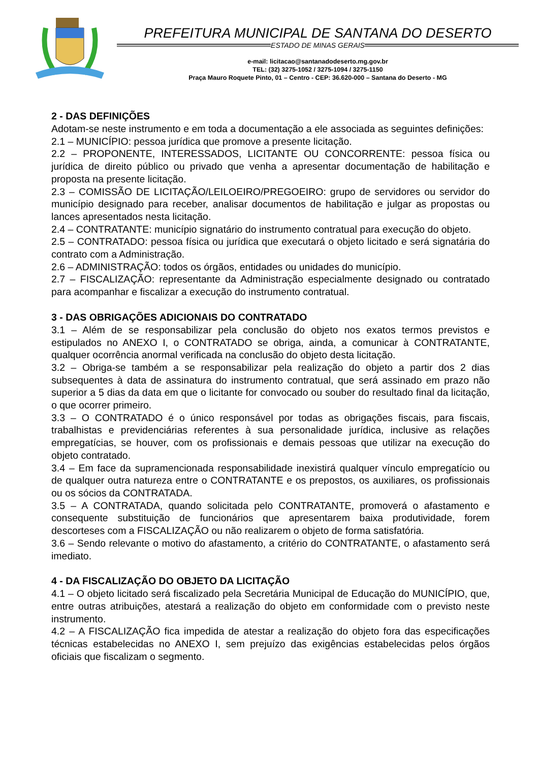PREFEITURA MUNICIPAL DE SANTANA DO DESERTO
ESTADO DE MINAS GERAIS
e-mail: licitacao@santanadodeserto.mg.gov.br
TEL: (32) 3275-1052 / 3275-1094 / 3275-1150
Praça Mauro Roquete Pinto, 01 – Centro - CEP: 36.620-000 – Santana do Deserto - MG
2 - DAS DEFINIÇÕES
Adotam-se neste instrumento e em toda a documentação a ele associada as seguintes definições:
2.1 – MUNICÍPIO: pessoa jurídica que promove a presente licitação.
2.2 – PROPONENTE, INTERESSADOS, LICITANTE OU CONCORRENTE: pessoa física ou jurídica de direito público ou privado que venha a apresentar documentação de habilitação e proposta na presente licitação.
2.3 – COMISSÃO DE LICITAÇÃO/LEILOEIRO/PREGOEIRO: grupo de servidores ou servidor do município designado para receber, analisar documentos de habilitação e julgar as propostas ou lances apresentados nesta licitação.
2.4 – CONTRATANTE: município signatário do instrumento contratual para execução do objeto.
2.5 – CONTRATADO: pessoa física ou jurídica que executará o objeto licitado e será signatária do contrato com a Administração.
2.6 – ADMINISTRAÇÃO: todos os órgãos, entidades ou unidades do município.
2.7 – FISCALIZAÇÃO: representante da Administração especialmente designado ou contratado para acompanhar e fiscalizar a execução do instrumento contratual.
3 - DAS OBRIGAÇÕES ADICIONAIS DO CONTRATADO
3.1 – Além de se responsabilizar pela conclusão do objeto nos exatos termos previstos e estipulados no ANEXO I, o CONTRATADO se obriga, ainda, a comunicar à CONTRATANTE, qualquer ocorrência anormal verificada na conclusão do objeto desta licitação.
3.2 – Obriga-se também a se responsabilizar pela realização do objeto a partir dos 2 dias subsequentes à data de assinatura do instrumento contratual, que será assinado em prazo não superior a 5 dias da data em que o licitante for convocado ou souber do resultado final da licitação, o que ocorrer primeiro.
3.3 – O CONTRATADO é o único responsável por todas as obrigações fiscais, para fiscais, trabalhistas e previdenciárias referentes à sua personalidade jurídica, inclusive as relações empregatícias, se houver, com os profissionais e demais pessoas que utilizar na execução do objeto contratado.
3.4 – Em face da supramencionada responsabilidade inexistirá qualquer vínculo empregatício ou de qualquer outra natureza entre o CONTRATANTE e os prepostos, os auxiliares, os profissionais ou os sócios da CONTRATADA.
3.5 – A CONTRATADA, quando solicitada pelo CONTRATANTE, promoverá o afastamento e consequente substituição de funcionários que apresentarem baixa produtividade, forem descorteses com a FISCALIZAÇÃO ou não realizarem o objeto de forma satisfatória.
3.6 – Sendo relevante o motivo do afastamento, a critério do CONTRATANTE, o afastamento será imediato.
4 - DA FISCALIZAÇÃO DO OBJETO DA LICITAÇÃO
4.1 – O objeto licitado será fiscalizado pela Secretária Municipal de Educação do MUNICÍPIO, que, entre outras atribuições, atestará a realização do objeto em conformidade com o previsto neste instrumento.
4.2 – A FISCALIZAÇÃO fica impedida de atestar a realização do objeto fora das especificações técnicas estabelecidas no ANEXO I, sem prejuízo das exigências estabelecidas pelos órgãos oficiais que fiscalizam o segmento.